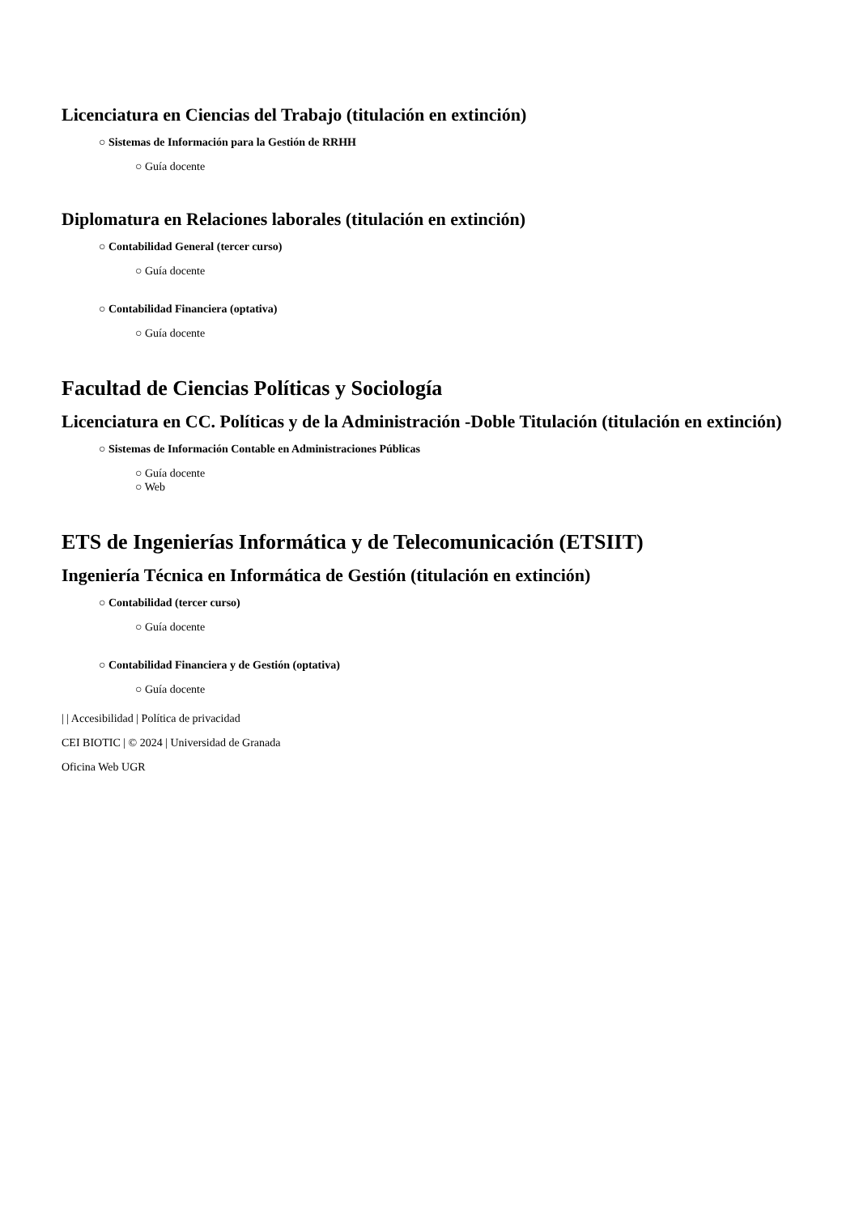Licenciatura en Ciencias del Trabajo (titulación en extinción)
○ Sistemas de Información para la Gestión de RRHH
○ Guía docente
Diplomatura en Relaciones laborales (titulación en extinción)
○ Contabilidad General (tercer curso)
○ Guía docente
○ Contabilidad Financiera (optativa)
○ Guía docente
Facultad de Ciencias Políticas y Sociología
Licenciatura en CC. Políticas y de la Administración -Doble Titulación (titulación en extinción)
○ Sistemas de Información Contable en Administraciones Públicas
○ Guía docente
○ Web
ETS de Ingenierías Informática y de Telecomunicación (ETSIIT)
Ingeniería Técnica en Informática de Gestión (titulación en extinción)
○ Contabilidad (tercer curso)
○ Guía docente
○ Contabilidad Financiera y de Gestión (optativa)
○ Guía docente
| | Accesibilidad | Política de privacidad
CEI BIOTIC | © 2024 | Universidad de Granada
Oficina Web UGR